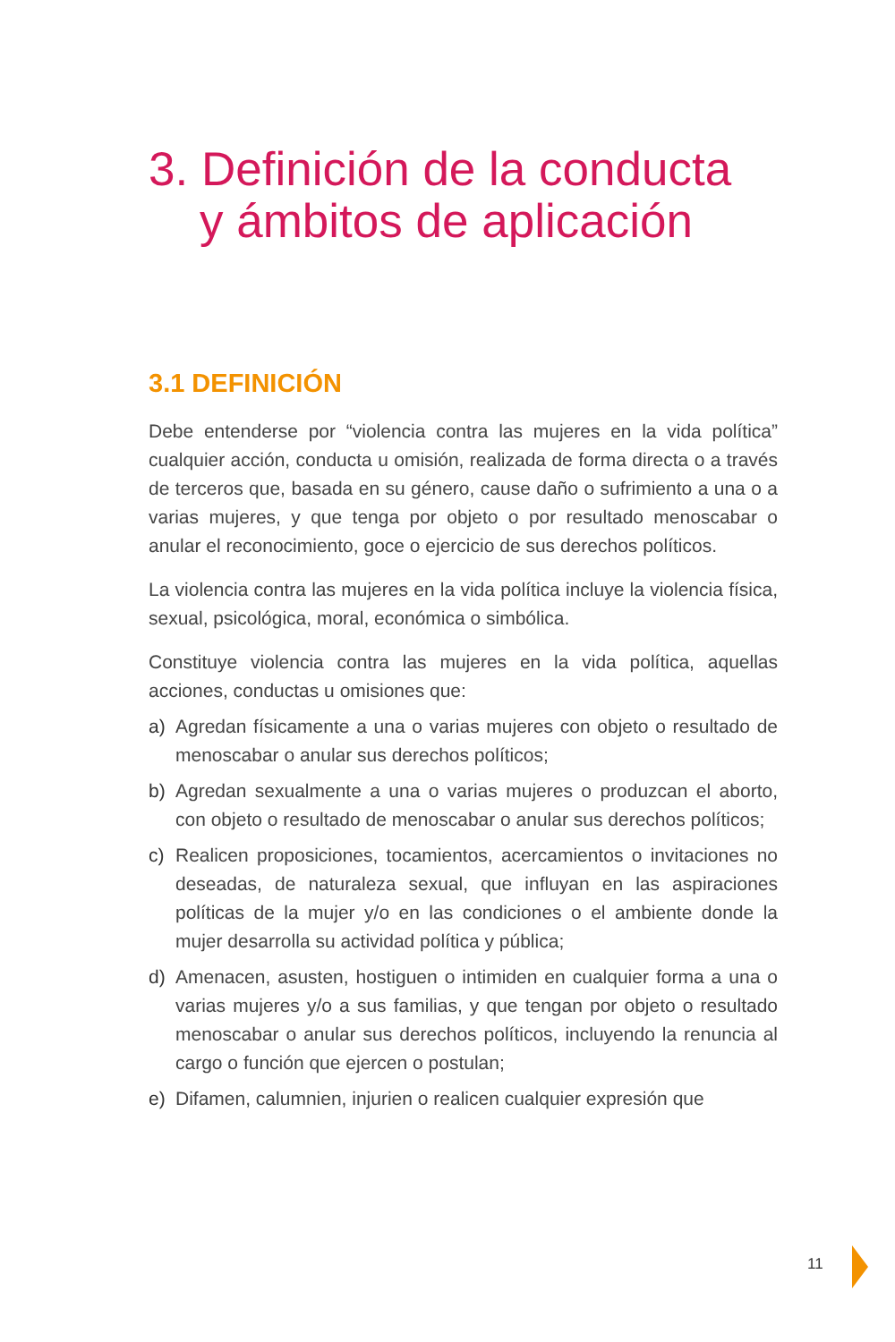3. Definición de la conducta
y ámbitos de aplicación
3.1 DEFINICIÓN
Debe entenderse por “violencia contra las mujeres en la vida política” cualquier acción, conducta u omisión, realizada de forma directa o a través de terceros que, basada en su género, cause daño o sufrimiento a una o a varias mujeres, y que tenga por objeto o por resultado menoscabar o anular el reconocimiento, goce o ejercicio de sus derechos políticos.
La violencia contra las mujeres en la vida política incluye la violencia física, sexual, psicológica, moral, económica o simbólica.
Constituye violencia contra las mujeres en la vida política, aquellas acciones, conductas u omisiones que:
a) Agredan físicamente a una o varias mujeres con objeto o resultado de menoscabar o anular sus derechos políticos;
b) Agredan sexualmente a una o varias mujeres o produzcan el aborto, con objeto o resultado de menoscabar o anular sus derechos políticos;
c) Realicen proposiciones, tocamientos, acercamientos o invitaciones no deseadas, de naturaleza sexual, que influyan en las aspiraciones políticas de la mujer y/o en las condiciones o el ambiente donde la mujer desarrolla su actividad política y pública;
d) Amenacen, asusten, hostiguen o intimiden en cualquier forma a una o varias mujeres y/o a sus familias, y que tengan por objeto o resultado menoscabar o anular sus derechos políticos, incluyendo la renuncia al cargo o función que ejercen o postulan;
e) Difamen, calumnien, injurien o realicen cualquier expresión que
11